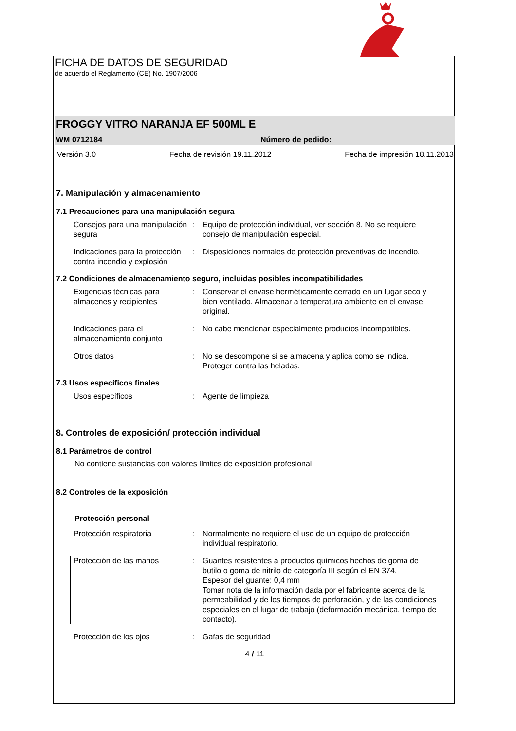FICHA DE DATOS DE SEGURIDAD
de acuerdo el Reglamento (CE) No. 1907/2006
FROGGY VITRO NARANJA EF 500ML E
WM 0712184 Número de pedido:
Versión 3.0 Fecha de revisión 19.11.2012 Fecha de impresión 18.11.2013
7. Manipulación y almacenamiento
7.1 Precauciones para una manipulación segura
Consejos para una manipulación segura
: Equipo de protección individual, ver sección 8. No se requiere consejo de manipulación especial.
Indicaciones para la protección contra incendio y explosión
: Disposiciones normales de protección preventivas de incendio.
7.2 Condiciones de almacenamiento seguro, incluidas posibles incompatibilidades
Exigencias técnicas para almacenes y recipientes
: Conservar el envase herméticamente cerrado en un lugar seco y bien ventilado. Almacenar a temperatura ambiente en el envase original.
Indicaciones para el almacenamiento conjunto
: No cabe mencionar especialmente productos incompatibles.
Otros datos : No se descompone si se almacena y aplica como se indica. Proteger contra las heladas.
7.3 Usos específicos finales
Usos específicos : Agente de limpieza
8. Controles de exposición/ protección individual
8.1 Parámetros de control
No contiene sustancias con valores límites de exposición profesional.
8.2 Controles de la exposición
Protección personal
Protección respiratoria : Normalmente no requiere el uso de un equipo de protección individual respiratorio.
Protección de las manos : Guantes resistentes a productos químicos hechos de goma de butilo o goma de nitrilo de categoría III según el EN 374.
Espesor del guante: 0,4 mm
Tomar nota de la información dada por el fabricante acerca de la permeabilidad y de los tiempos de perforación, y de las condiciones especiales en el lugar de trabajo (deformación mecánica, tiempo de contacto).
Protección de los ojos : Gafas de seguridad
4 / 11